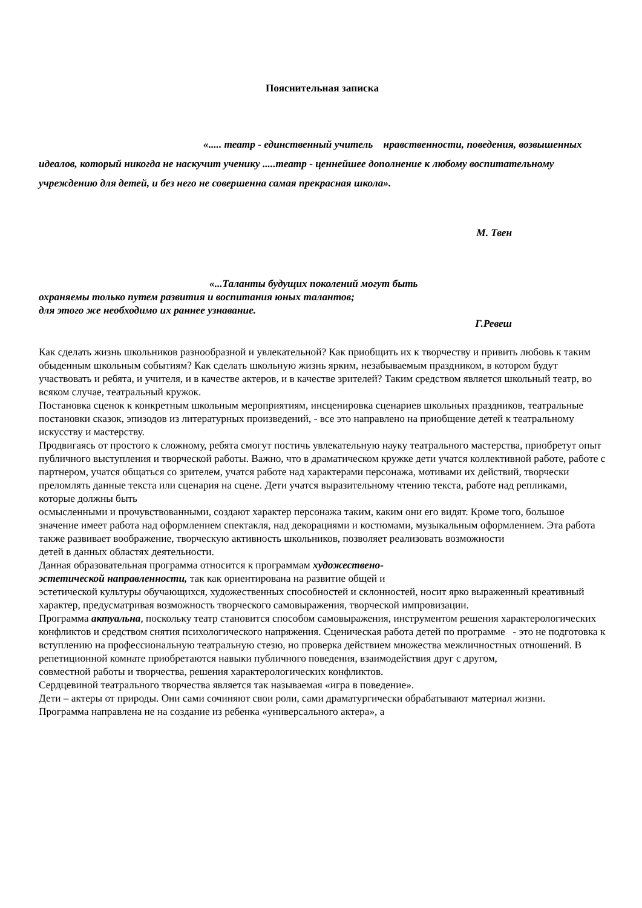Пояснительная записка
«..... театр - единственный учитель нравственности, поведения, возвышенных идеалов, который никогда не наскучит ученику .....театр - ценнейшее дополнение к любому воспитательному учреждению для детей, и без него не совершенна самая прекрасная школа».
М. Твен
«...Таланты будущих поколений могут быть
охраняемы только путем развития и воспитания юных талантов;
для этого же необходимо их раннее узнавание.
Г.Ревеш
Как сделать жизнь школьников разнообразной и увлекательной? Как приобщить их к творчеству и привить любовь к таким обыденным школьным событиям? Как сделать школьную жизнь ярким, незабываемым праздником, в котором будут участвовать и ребята, и учителя, и в качестве актеров, и в качестве зрителей? Таким средством является школьный театр, во всяком случае, театральный кружок.
Постановка сценок к конкретным школьным мероприятиям, инсценировка сценариев школьных праздников, театральные постановки сказок, эпизодов из литературных произведений, - все это направлено на приобщение детей к театральному искусству и мастерству.
Продвигаясь от простого к сложному, ребята смогут постичь увлекательную науку театрального мастерства, приобретут опыт публичного выступления и творческой работы. Важно, что в драматическом кружке дети учатся коллективной работе, работе с партнером, учатся общаться со зрителем, учатся работе над характерами персонажа, мотивами их действий, творчески преломлять данные текста или сценария на сцене. Дети учатся выразительному чтению текста, работе над репликами, которые должны быть
осмысленными и прочувствованными, создают характер персонажа таким, каким они его видят. Кроме того, большое значение имеет работа над оформлением спектакля, над декорациями и костюмами, музыкальным оформлением. Эта работа также развивает воображение, творческую активность школьников, позволяет реализовать возможности
детей в данных областях деятельности.
Данная образовательная программа относится к программам художествено-
эстетической направленности, так как ориентирована на развитие общей и
эстетической культуры обучающихся, художественных способностей и склонностей, носит ярко выраженный креативный характер, предусматривая возможность творческого самовыражения, творческой импровизации.
Программа актуальна, поскольку театр становится способом самовыражения, инструментом решения характерологических конфликтов и средством снятия психологического напряжения. Сценическая работа детей по программе - это не подготовка к вступлению на профессиональную театральную стезю, но проверка действием множества межличностных отношений. В репетиционной комнате приобретаются навыки публичного поведения, взаимодействия друг с другом,
совместной работы и творчества, решения характерологических конфликтов.
Сердцевиной театрального творчества является так называемая «игра в поведение».
Дети – актеры от природы. Они сами сочиняют свои роли, сами драматургически обрабатывают материал жизни.
Программа направлена не на создание из ребенка «универсального актера», а